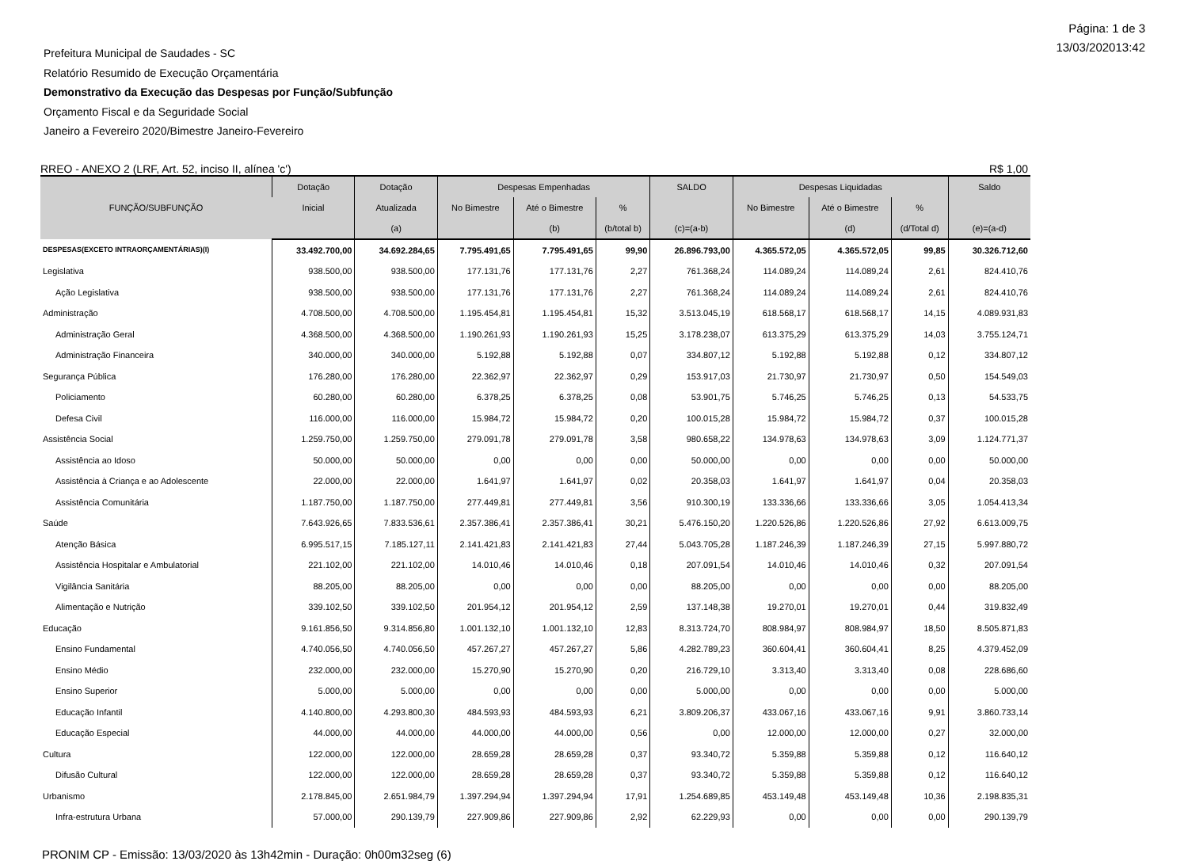Página: 1 de 3
13/03/202013:42
Prefeitura Municipal de Saudades - SC
Relatório Resumido de Execução Orçamentária
Demonstrativo da Execução das Despesas por Função/Subfunção
Orçamento Fiscal e da Seguridade Social
Janeiro a Fevereiro 2020/Bimestre Janeiro-Fevereiro
RREO - ANEXO 2 (LRF, Art. 52, inciso II, alínea 'c') R$ 1,00
| FUNÇÃO/SUBFUNÇÃO | Dotação | Dotação | Despesas Empenhadas | | | SALDO | Despesas Liquidadas | | | Saldo |
| --- | --- | --- | --- | --- | --- | --- | --- | --- | --- | --- |
| | Inicial | Atualizada | No Bimestre | Até o Bimestre | % | | No Bimestre | Até o Bimestre | % | |
| | | (a) | | (b) | (b/total b) | (c)=(a-b) | | (d) | (d/Total d) | (e)=(a-d) |
| DESPESAS(EXCETO INTRAORÇAMENTÁRIAS)(I) | 33.492.700,00 | 34.692.284,65 | 7.795.491,65 | 7.795.491,65 | 99,90 | 26.896.793,00 | 4.365.572,05 | 4.365.572,05 | 99,85 | 30.326.712,60 |
| Legislativa | 938.500,00 | 938.500,00 | 177.131,76 | 177.131,76 | 2,27 | 761.368,24 | 114.089,24 | 114.089,24 | 2,61 | 824.410,76 |
| Ação Legislativa | 938.500,00 | 938.500,00 | 177.131,76 | 177.131,76 | 2,27 | 761.368,24 | 114.089,24 | 114.089,24 | 2,61 | 824.410,76 |
| Administração | 4.708.500,00 | 4.708.500,00 | 1.195.454,81 | 1.195.454,81 | 15,32 | 3.513.045,19 | 618.568,17 | 618.568,17 | 14,15 | 4.089.931,83 |
| Administração Geral | 4.368.500,00 | 4.368.500,00 | 1.190.261,93 | 1.190.261,93 | 15,25 | 3.178.238,07 | 613.375,29 | 613.375,29 | 14,03 | 3.755.124,71 |
| Administração Financeira | 340.000,00 | 340.000,00 | 5.192,88 | 5.192,88 | 0,07 | 334.807,12 | 5.192,88 | 5.192,88 | 0,12 | 334.807,12 |
| Segurança Pública | 176.280,00 | 176.280,00 | 22.362,97 | 22.362,97 | 0,29 | 153.917,03 | 21.730,97 | 21.730,97 | 0,50 | 154.549,03 |
| Policiamento | 60.280,00 | 60.280,00 | 6.378,25 | 6.378,25 | 0,08 | 53.901,75 | 5.746,25 | 5.746,25 | 0,13 | 54.533,75 |
| Defesa Civil | 116.000,00 | 116.000,00 | 15.984,72 | 15.984,72 | 0,20 | 100.015,28 | 15.984,72 | 15.984,72 | 0,37 | 100.015,28 |
| Assistência Social | 1.259.750,00 | 1.259.750,00 | 279.091,78 | 279.091,78 | 3,58 | 980.658,22 | 134.978,63 | 134.978,63 | 3,09 | 1.124.771,37 |
| Assistência ao Idoso | 50.000,00 | 50.000,00 | 0,00 | 0,00 | 0,00 | 50.000,00 | 0,00 | 0,00 | 0,00 | 50.000,00 |
| Assistência à Criança e ao Adolescente | 22.000,00 | 22.000,00 | 1.641,97 | 1.641,97 | 0,02 | 20.358,03 | 1.641,97 | 1.641,97 | 0,04 | 20.358,03 |
| Assistência Comunitária | 1.187.750,00 | 1.187.750,00 | 277.449,81 | 277.449,81 | 3,56 | 910.300,19 | 133.336,66 | 133.336,66 | 3,05 | 1.054.413,34 |
| Saúde | 7.643.926,65 | 7.833.536,61 | 2.357.386,41 | 2.357.386,41 | 30,21 | 5.476.150,20 | 1.220.526,86 | 1.220.526,86 | 27,92 | 6.613.009,75 |
| Atenção Básica | 6.995.517,15 | 7.185.127,11 | 2.141.421,83 | 2.141.421,83 | 27,44 | 5.043.705,28 | 1.187.246,39 | 1.187.246,39 | 27,15 | 5.997.880,72 |
| Assistência Hospitalar e Ambulatorial | 221.102,00 | 221.102,00 | 14.010,46 | 14.010,46 | 0,18 | 207.091,54 | 14.010,46 | 14.010,46 | 0,32 | 207.091,54 |
| Vigilância Sanitária | 88.205,00 | 88.205,00 | 0,00 | 0,00 | 0,00 | 88.205,00 | 0,00 | 0,00 | 0,00 | 88.205,00 |
| Alimentação e Nutrição | 339.102,50 | 339.102,50 | 201.954,12 | 201.954,12 | 2,59 | 137.148,38 | 19.270,01 | 19.270,01 | 0,44 | 319.832,49 |
| Educação | 9.161.856,50 | 9.314.856,80 | 1.001.132,10 | 1.001.132,10 | 12,83 | 8.313.724,70 | 808.984,97 | 808.984,97 | 18,50 | 8.505.871,83 |
| Ensino Fundamental | 4.740.056,50 | 4.740.056,50 | 457.267,27 | 457.267,27 | 5,86 | 4.282.789,23 | 360.604,41 | 360.604,41 | 8,25 | 4.379.452,09 |
| Ensino Médio | 232.000,00 | 232.000,00 | 15.270,90 | 15.270,90 | 0,20 | 216.729,10 | 3.313,40 | 3.313,40 | 0,08 | 228.686,60 |
| Ensino Superior | 5.000,00 | 5.000,00 | 0,00 | 0,00 | 0,00 | 5.000,00 | 0,00 | 0,00 | 0,00 | 5.000,00 |
| Educação Infantil | 4.140.800,00 | 4.293.800,30 | 484.593,93 | 484.593,93 | 6,21 | 3.809.206,37 | 433.067,16 | 433.067,16 | 9,91 | 3.860.733,14 |
| Educação Especial | 44.000,00 | 44.000,00 | 44.000,00 | 44.000,00 | 0,56 | 0,00 | 12.000,00 | 12.000,00 | 0,27 | 32.000,00 |
| Cultura | 122.000,00 | 122.000,00 | 28.659,28 | 28.659,28 | 0,37 | 93.340,72 | 5.359,88 | 5.359,88 | 0,12 | 116.640,12 |
| Difusão Cultural | 122.000,00 | 122.000,00 | 28.659,28 | 28.659,28 | 0,37 | 93.340,72 | 5.359,88 | 5.359,88 | 0,12 | 116.640,12 |
| Urbanismo | 2.178.845,00 | 2.651.984,79 | 1.397.294,94 | 1.397.294,94 | 17,91 | 1.254.689,85 | 453.149,48 | 453.149,48 | 10,36 | 2.198.835,31 |
| Infra-estrutura Urbana | 57.000,00 | 290.139,79 | 227.909,86 | 227.909,86 | 2,92 | 62.229,93 | 0,00 | 0,00 | 0,00 | 290.139,79 |
PRONIM CP - Emissão: 13/03/2020 às 13h42min - Duração: 0h00m32seg (6)